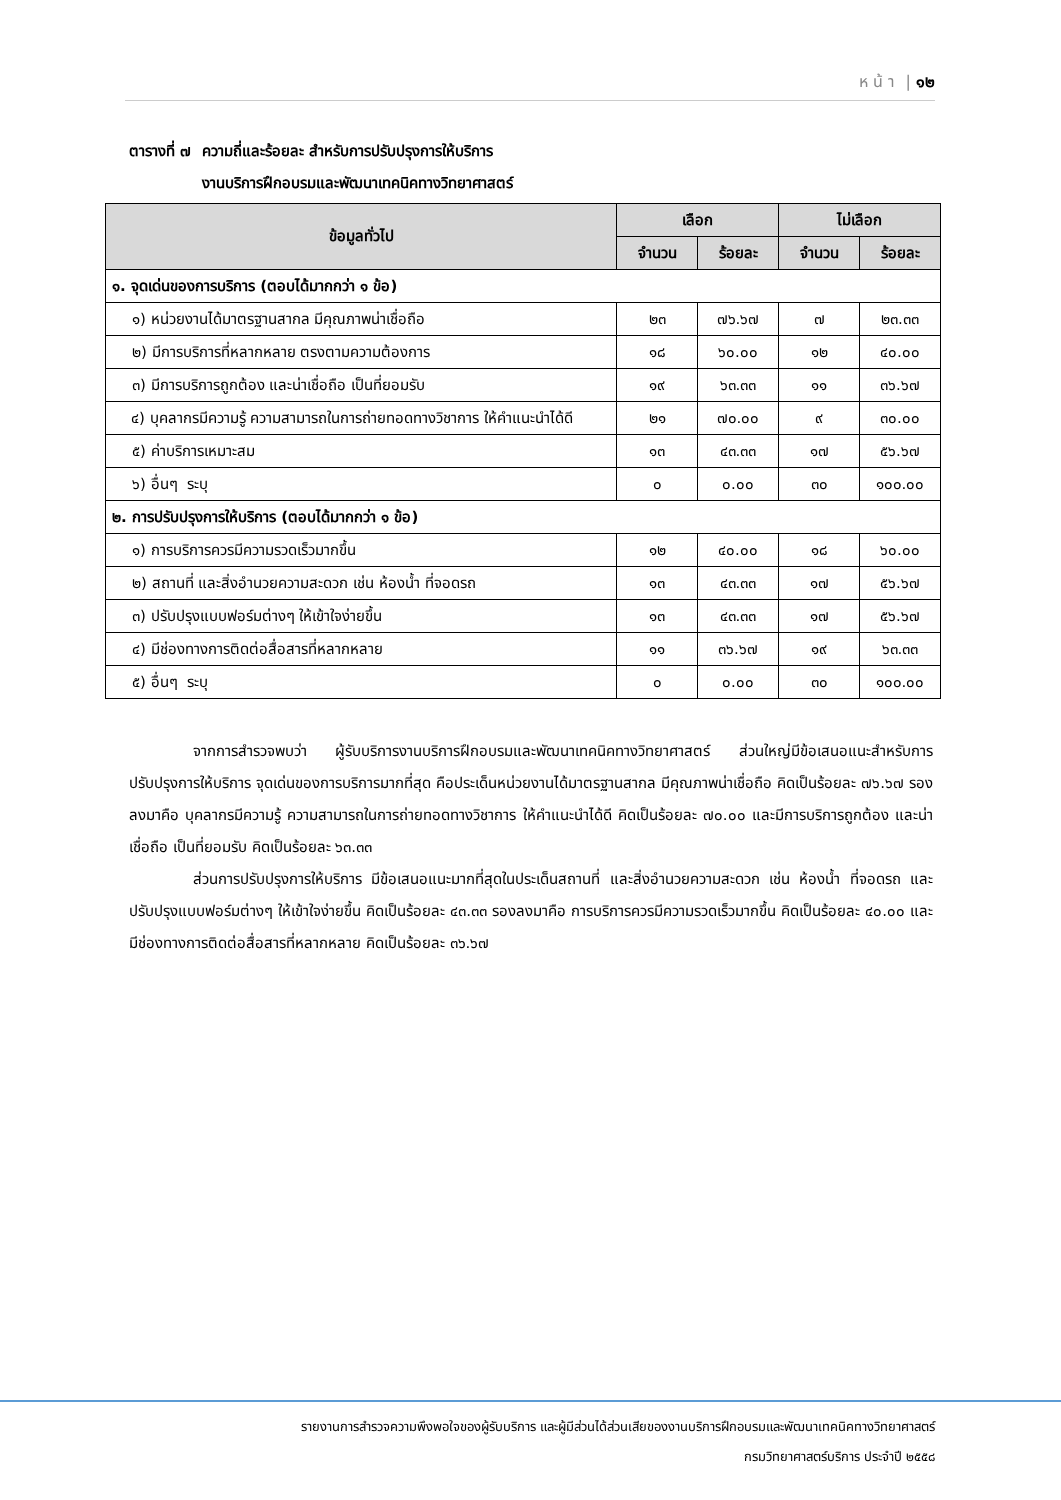ห น้ า | ๑๒
ตารางที่ ๗ ความถี่และร้อยละ สำหรับการปรับปรุงการให้บริการ
งานบริการฝึกอบรมและพัฒนาเทคนิคทางวิทยาศาสตร์
| ข้อมูลทั่วไป | เลือก | | ไม่เลือก | |
| --- | --- | --- | --- | --- |
| | จำนวน | ร้อยละ | จำนวน | ร้อยละ |
| ๑. จุดเด่นของการบริการ (ตอบได้มากกว่า ๑ ข้อ) | | | | |
| ๑) หน่วยงานได้มาตรฐานสากล มีคุณภาพน่าเชื่อถือ | ๒๓ | ๗๖.๖๗ | ๗ | ๒๓.๓๓ |
| ๒) มีการบริการที่หลากหลาย ตรงตามความต้องการ | ๑๘ | ๖๐.๐๐ | ๑๒ | ๔๐.๐๐ |
| ๓) มีการบริการถูกต้อง และน่าเชื่อถือ เป็นที่ยอมรับ | ๑๙ | ๖๓.๓๓ | ๑๑ | ๓๖.๖๗ |
| ๔) บุคลากรมีความรู้ ความสามารถในการถ่ายทอดทางวิชาการ ให้คำแนะนำได้ดี | ๒๑ | ๗๐.๐๐ | ๙ | ๓๐.๐๐ |
| ๕) ค่าบริการเหมาะสม | ๑๓ | ๔๓.๓๓ | ๑๗ | ๕๖.๖๗ |
| ๖) อื่นๆ ระบุ | ๐ | ๐.๐๐ | ๓๐ | ๑๐๐.๐๐ |
| ๒. การปรับปรุงการให้บริการ (ตอบได้มากกว่า ๑ ข้อ) | | | | |
| ๑) การบริการควรมีความรวดเร็วมากขึ้น | ๑๒ | ๔๐.๐๐ | ๑๘ | ๖๐.๐๐ |
| ๒) สถานที่ และสิ่งอำนวยความสะดวก เช่น ห้องน้ำ ที่จอดรถ | ๑๓ | ๔๓.๓๓ | ๑๗ | ๕๖.๖๗ |
| ๓) ปรับปรุงแบบฟอร์มต่างๆ ให้เข้าใจง่ายขึ้น | ๑๓ | ๔๓.๓๓ | ๑๗ | ๕๖.๖๗ |
| ๔) มีช่องทางการติดต่อสื่อสารที่หลากหลาย | ๑๑ | ๓๖.๖๗ | ๑๙ | ๖๓.๓๓ |
| ๕) อื่นๆ ระบุ | ๐ | ๐.๐๐ | ๓๐ | ๑๐๐.๐๐ |
จากการสำรวจพบว่า ผู้รับบริการงานบริการฝึกอบรมและพัฒนาเทคนิคทางวิทยาศาสตร์ ส่วนใหญ่มีข้อเสนอแนะสำหรับการปรับปรุงการให้บริการ จุดเด่นของการบริการมากที่สุด คือประเด็นหน่วยงานได้มาตรฐานสากล มีคุณภาพน่าเชื่อถือ คิดเป็นร้อยละ ๗๖.๖๗ รองลงมาคือ บุคลากรมีความรู้ ความสามารถในการถ่ายทอดทางวิชาการ ให้คำแนะนำได้ดี คิดเป็นร้อยละ ๗๐.๐๐ และมีการบริการถูกต้อง และน่าเชื่อถือ เป็นที่ยอมรับ คิดเป็นร้อยละ ๖๓.๓๓
ส่วนการปรับปรุงการให้บริการ มีข้อเสนอแนะมากที่สุดในประเด็นสถานที่ และสิ่งอำนวยความสะดวก เช่น ห้องน้ำ ที่จอดรถ และปรับปรุงแบบฟอร์มต่างๆ ให้เข้าใจง่ายขึ้น คิดเป็นร้อยละ ๔๓.๓๓ รองลงมาคือ การบริการควรมีความรวดเร็วมากขึ้น คิดเป็นร้อยละ ๔๐.๐๐ และมีช่องทางการติดต่อสื่อสารที่หลากหลาย คิดเป็นร้อยละ ๓๖.๖๗
รายงานการสำรวจความพึงพอใจของผู้รับบริการ และผู้มีส่วนได้ส่วนเสียของงานบริการฝึกอบรมและพัฒนาเทคนิคทางวิทยาศาสตร์
กรมวิทยาศาสตร์บริการ ประจำปี ๒๕๕๘